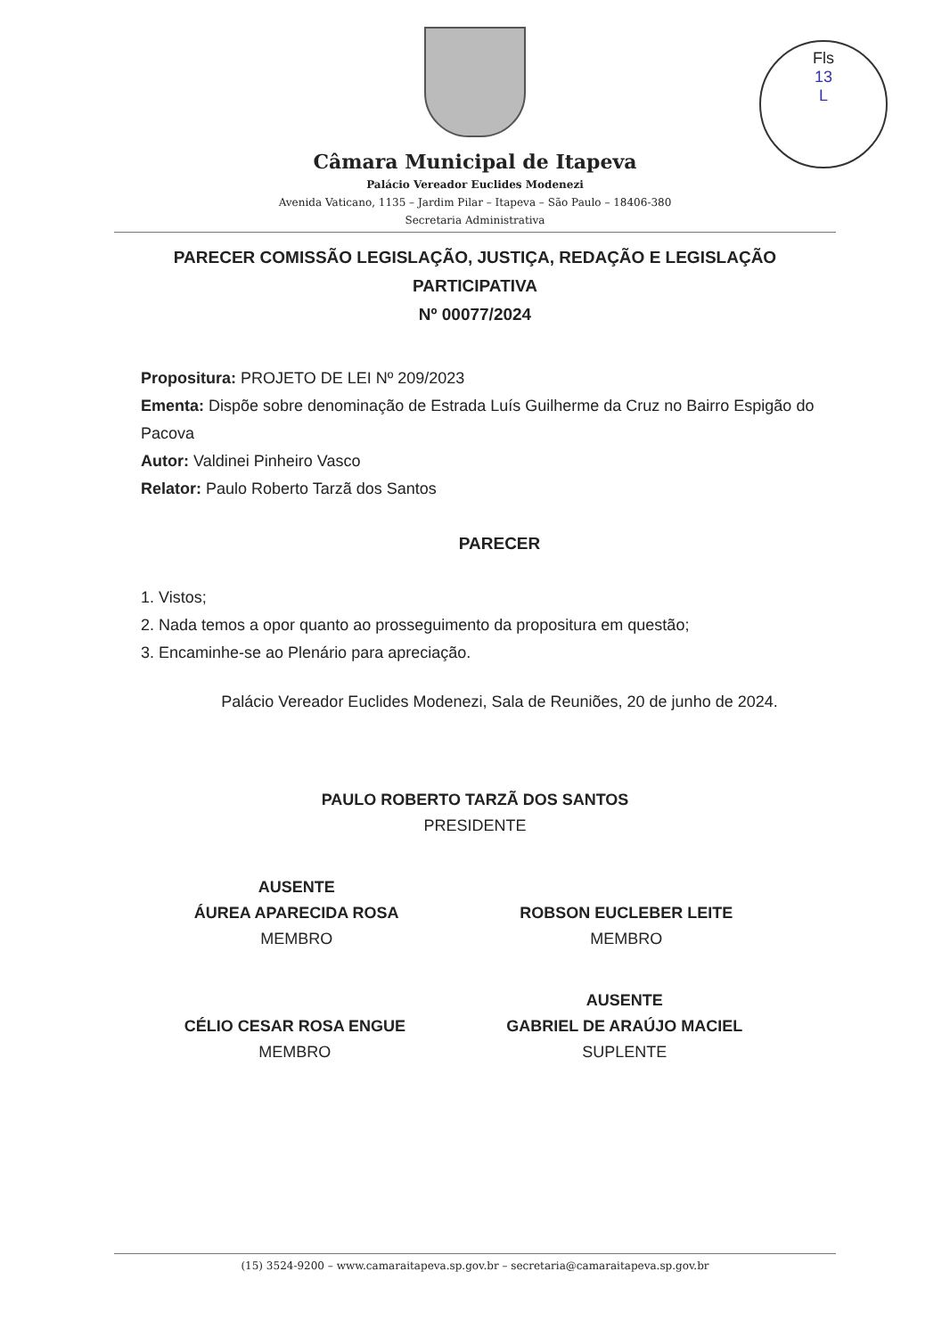Fls
13
L
Câmara Municipal de Itapeva
Palácio Vereador Euclides Modenezi
Avenida Vaticano, 1135 – Jardim Pilar – Itapeva – São Paulo – 18406-380
Secretaria Administrativa
PARECER COMISSÃO LEGISLAÇÃO, JUSTIÇA, REDAÇÃO E LEGISLAÇÃO
PARTICIPATIVA
Nº 00077/2024
Propositura: PROJETO DE LEI Nº 209/2023
Ementa: Dispõe sobre denominação de Estrada Luís Guilherme da Cruz no Bairro Espigão do Pacova
Autor: Valdinei Pinheiro Vasco
Relator: Paulo Roberto Tarzã dos Santos
PARECER
1. Vistos;
2. Nada temos a opor quanto ao prosseguimento da propositura em questão;
3. Encaminhe-se ao Plenário para apreciação.
Palácio Vereador Euclides Modenezi, Sala de Reuniões, 20 de junho de 2024.
PAULO ROBERTO TARZÃ DOS SANTOS
PRESIDENTE
AUSENTE
ÁUREA APARECIDA ROSA
MEMBRO
ROBSON EUCLEBER LEITE
MEMBRO
CÉLIO CESAR ROSA ENGUE
MEMBRO
AUSENTE
GABRIEL DE ARAÚJO MACIEL
SUPLENTE
(15) 3524-9200 – www.camaraitapeva.sp.gov.br – secretaria@camaraitapeva.sp.gov.br